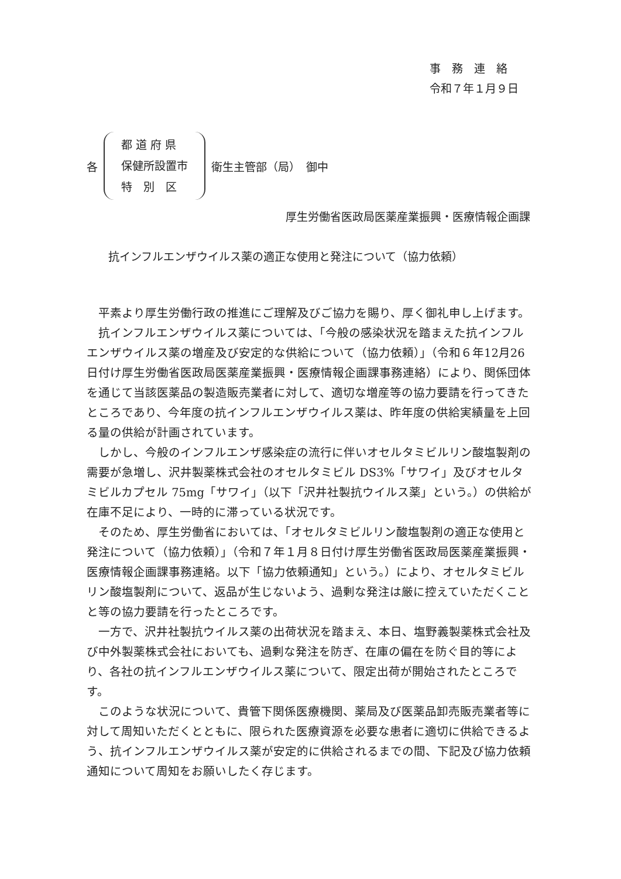事　務　連　絡
令和７年１月９日
各
都 道 府 県
保健所設置市
特　別　区
衛生主管部（局）　御中
厚生労働省医政局医薬産業振興・医療情報企画課
抗インフルエンザウイルス薬の適正な使用と発注について（協力依頼）
平素より厚生労働行政の推進にご理解及びご協力を賜り、厚く御礼申し上げます。
抗インフルエンザウイルス薬については、「今般の感染状況を踏まえた抗インフルエンザウイルス薬の増産及び安定的な供給について（協力依頼）」（令和６年12月26日付け厚生労働省医政局医薬産業振興・医療情報企画課事務連絡）により、関係団体を通じて当該医薬品の製造販売業者に対して、適切な増産等の協力要請を行ってきたところであり、今年度の抗インフルエンザウイルス薬は、昨年度の供給実績量を上回る量の供給が計画されています。
しかし、今般のインフルエンザ感染症の流行に伴いオセルタミビルリン酸塩製剤の需要が急増し、沢井製薬株式会社のオセルタミビル DS3%「サワイ」及びオセルタミビルカプセル 75mg「サワイ」（以下「沢井社製抗ウイルス薬」という。）の供給が在庫不足により、一時的に滞っている状況です。
そのため、厚生労働省においては、「オセルタミビルリン酸塩製剤の適正な使用と発注について（協力依頼）」（令和７年１月８日付け厚生労働省医政局医薬産業振興・医療情報企画課事務連絡。以下「協力依頼通知」という。）により、オセルタミビルリン酸塩製剤について、返品が生じないよう、過剰な発注は厳に控えていただくことと等の協力要請を行ったところです。
一方で、沢井社製抗ウイルス薬の出荷状況を踏まえ、本日、塩野義製薬株式会社及び中外製薬株式会社においても、過剰な発注を防ぎ、在庫の偏在を防ぐ目的等により、各社の抗インフルエンザウイルス薬について、限定出荷が開始されたところです。
このような状況について、貴管下関係医療機関、薬局及び医薬品卸売販売業者等に対して周知いただくとともに、限られた医療資源を必要な患者に適切に供給できるよう、抗インフルエンザウイルス薬が安定的に供給されるまでの間、下記及び協力依頼通知について周知をお願いしたく存じます。